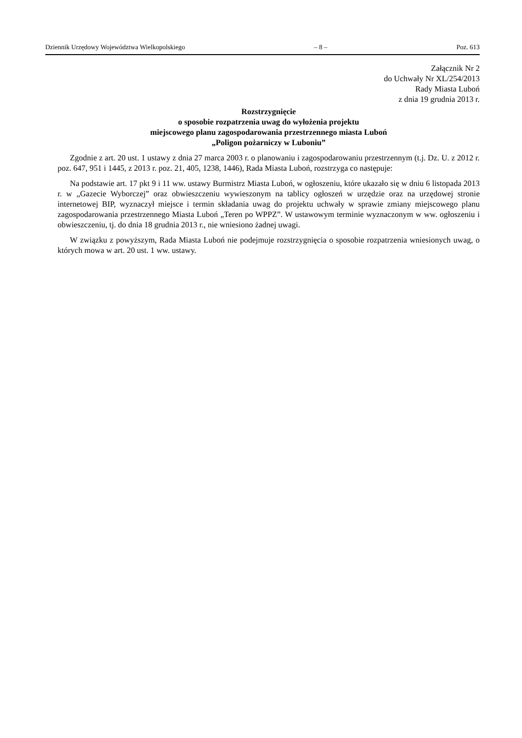Dziennik Urzędowy Województwa Wielkopolskiego – 8 – Poz. 613
Załącznik Nr 2
do Uchwały Nr XL/254/2013
Rady Miasta Luboń
z dnia 19 grudnia 2013 r.
Rozstrzygnięcie
o sposobie rozpatrzenia uwag do wyłożenia projektu
miejscowego planu zagospodarowania przestrzennego miasta Luboń
„Poligon pożarniczy w Luboniu”
Zgodnie z art. 20 ust. 1 ustawy z dnia 27 marca 2003 r. o planowaniu i zagospodarowaniu przestrzennym (t.j. Dz. U. z 2012 r. poz. 647, 951 i 1445, z 2013 r. poz. 21, 405, 1238, 1446), Rada Miasta Luboń, rozstrzyga co następuje:
Na podstawie art. 17 pkt 9 i 11 ww. ustawy Burmistrz Miasta Luboń, w ogłoszeniu, które ukazało się w dniu 6 listopada 2013 r. w „Gazecie Wyborczej” oraz obwieszczeniu wywieszonym na tablicy ogłoszeń w urzędzie oraz na urzędowej stronie internetowej BIP, wyznaczył miejsce i termin składania uwag do projektu uchwały w sprawie zmiany miejscowego planu zagospodarowania przestrzennego Miasta Luboń „Teren po WPPZ”. W ustawowym terminie wyznaczonym w ww. ogłoszeniu i obwieszczeniu, tj. do dnia 18 grudnia 2013 r., nie wniesiono żadnej uwagi.
W związku z powyższym, Rada Miasta Luboń nie podejmuje rozstrzygnięcia o sposobie rozpatrzenia wniesionych uwag, o których mowa w art. 20 ust. 1 ww. ustawy.